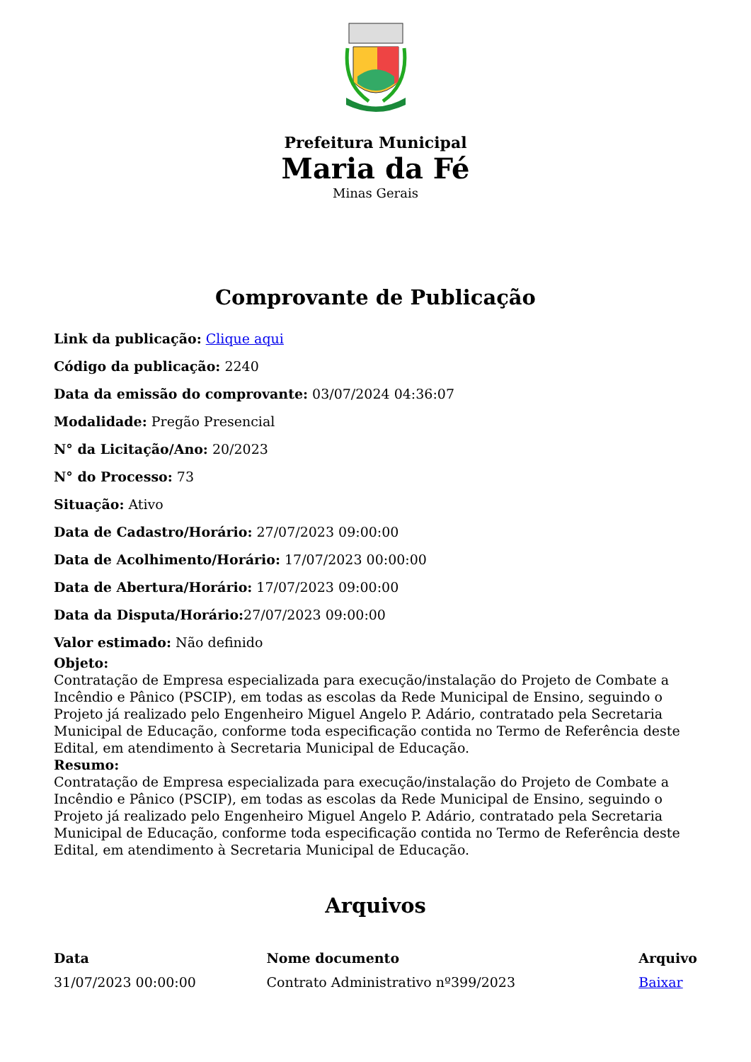Prefeitura Municipal
Maria da Fé
Minas Gerais
Comprovante de Publicação
Link da publicação: Clique aqui
Código da publicação: 2240
Data da emissão do comprovante: 03/07/2024 04:36:07
Modalidade: Pregão Presencial
N° da Licitação/Ano: 20/2023
N° do Processo: 73
Situação: Ativo
Data de Cadastro/Horário: 27/07/2023 09:00:00
Data de Acolhimento/Horário: 17/07/2023 00:00:00
Data de Abertura/Horário: 17/07/2023 09:00:00
Data da Disputa/Horário: 27/07/2023 09:00:00
Valor estimado: Não definido
Objeto:
Contratação de Empresa especializada para execução/instalação do Projeto de Combate a Incêndio e Pânico (PSCIP), em todas as escolas da Rede Municipal de Ensino, seguindo o Projeto já realizado pelo Engenheiro Miguel Angelo P. Adário, contratado pela Secretaria Municipal de Educação, conforme toda especificação contida no Termo de Referência deste Edital, em atendimento à Secretaria Municipal de Educação.
Resumo:
Contratação de Empresa especializada para execução/instalação do Projeto de Combate a Incêndio e Pânico (PSCIP), em todas as escolas da Rede Municipal de Ensino, seguindo o Projeto já realizado pelo Engenheiro Miguel Angelo P. Adário, contratado pela Secretaria Municipal de Educação, conforme toda especificação contida no Termo de Referência deste Edital, em atendimento à Secretaria Municipal de Educação.
Arquivos
| Data | Nome documento | Arquivo |
| --- | --- | --- |
| 31/07/2023 00:00:00 | Contrato Administrativo nº399/2023 | Baixar |